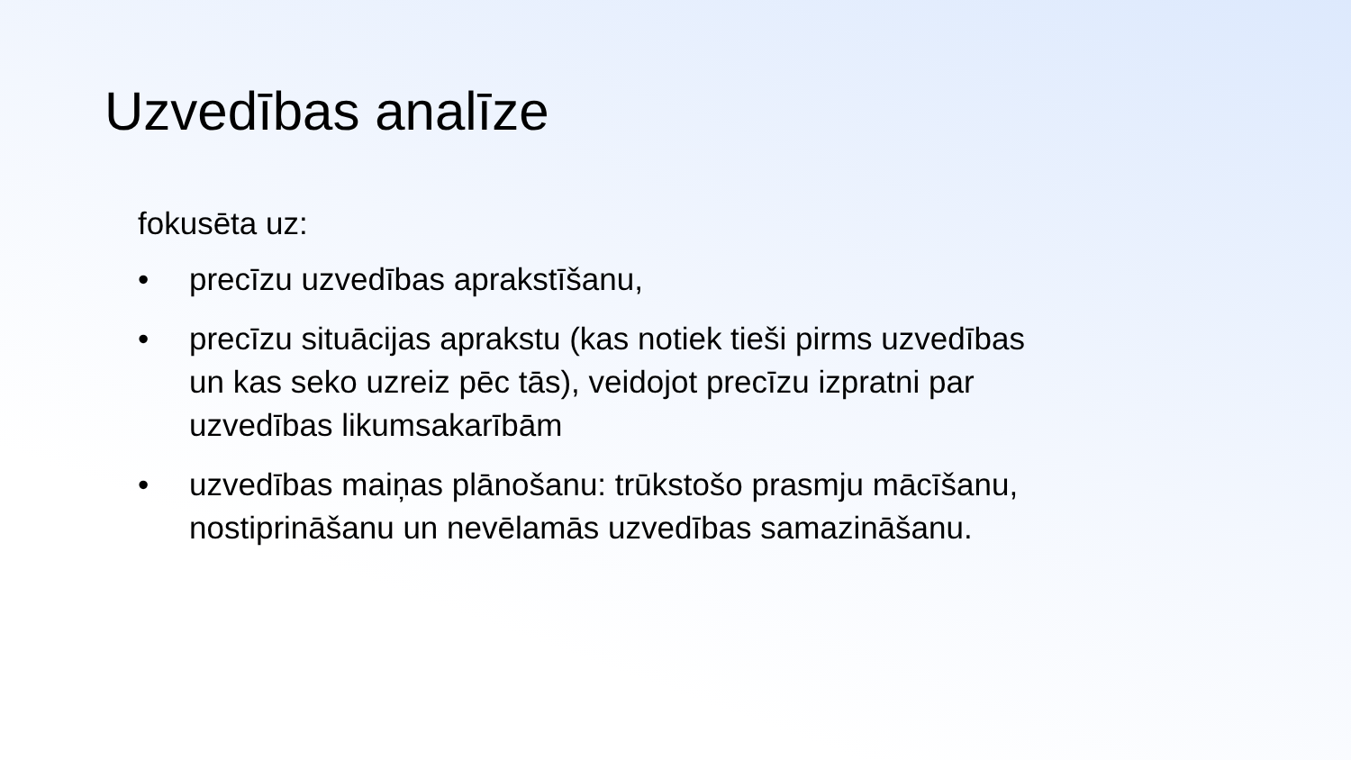Uzvedības analīze
fokusēta uz:
• precīzu uzvedības aprakstīšanu,
• precīzu situācijas aprakstu (kas notiek tieši pirms uzvedības un kas seko uzreiz pēc tās), veidojot precīzu izpratni par uzvedības likumsakarībām
• uzvedības maiņas plānošanu: trūkstošo prasmju mācīšanu, nostiprināšanu un nevēlamās uzvedības samazināšanu.